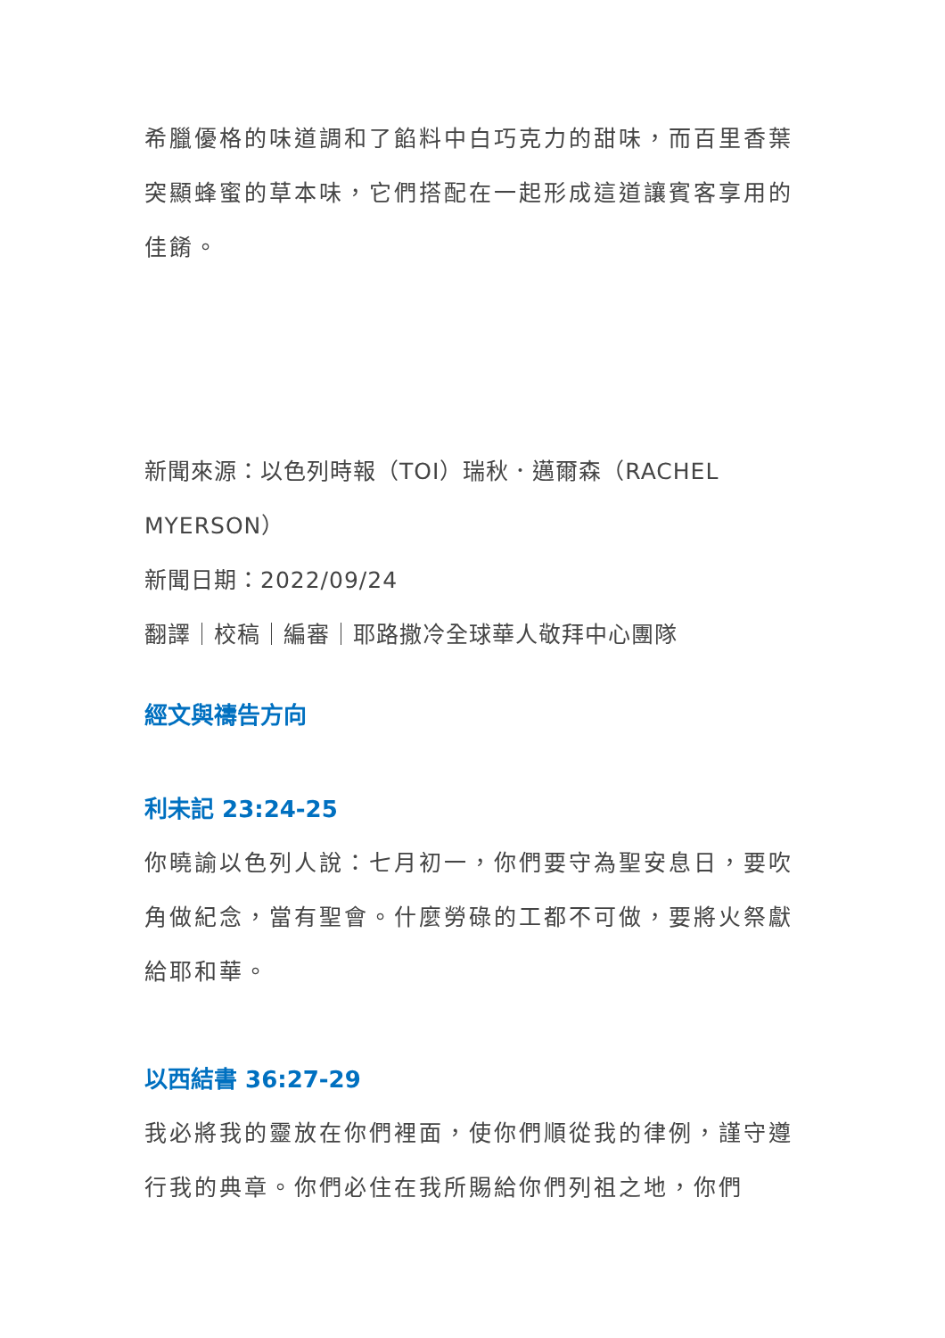希臘優格的味道調和了餡料中白巧克力的甜味，而百里香葉突顯蜂蜜的草本味，它們搭配在一起形成這道讓賓客享用的佳餚。
新聞來源：以色列時報（TOI）瑞秋．邁爾森（RACHEL MYERSON）
新聞日期：2022/09/24
翻譯｜校稿｜編審｜耶路撒冷全球華人敬拜中心團隊
經文與禱告方向
利未記 23:24-25
你曉諭以色列人說：七月初一，你們要守為聖安息日，要吹角做紀念，當有聖會。什麼勞碌的工都不可做，要將火祭獻給耶和華。
以西結書 36:27-29
我必將我的靈放在你們裡面，使你們順從我的律例，謹守遵行我的典章。你們必住在我所賜給你們列祖之地，你們